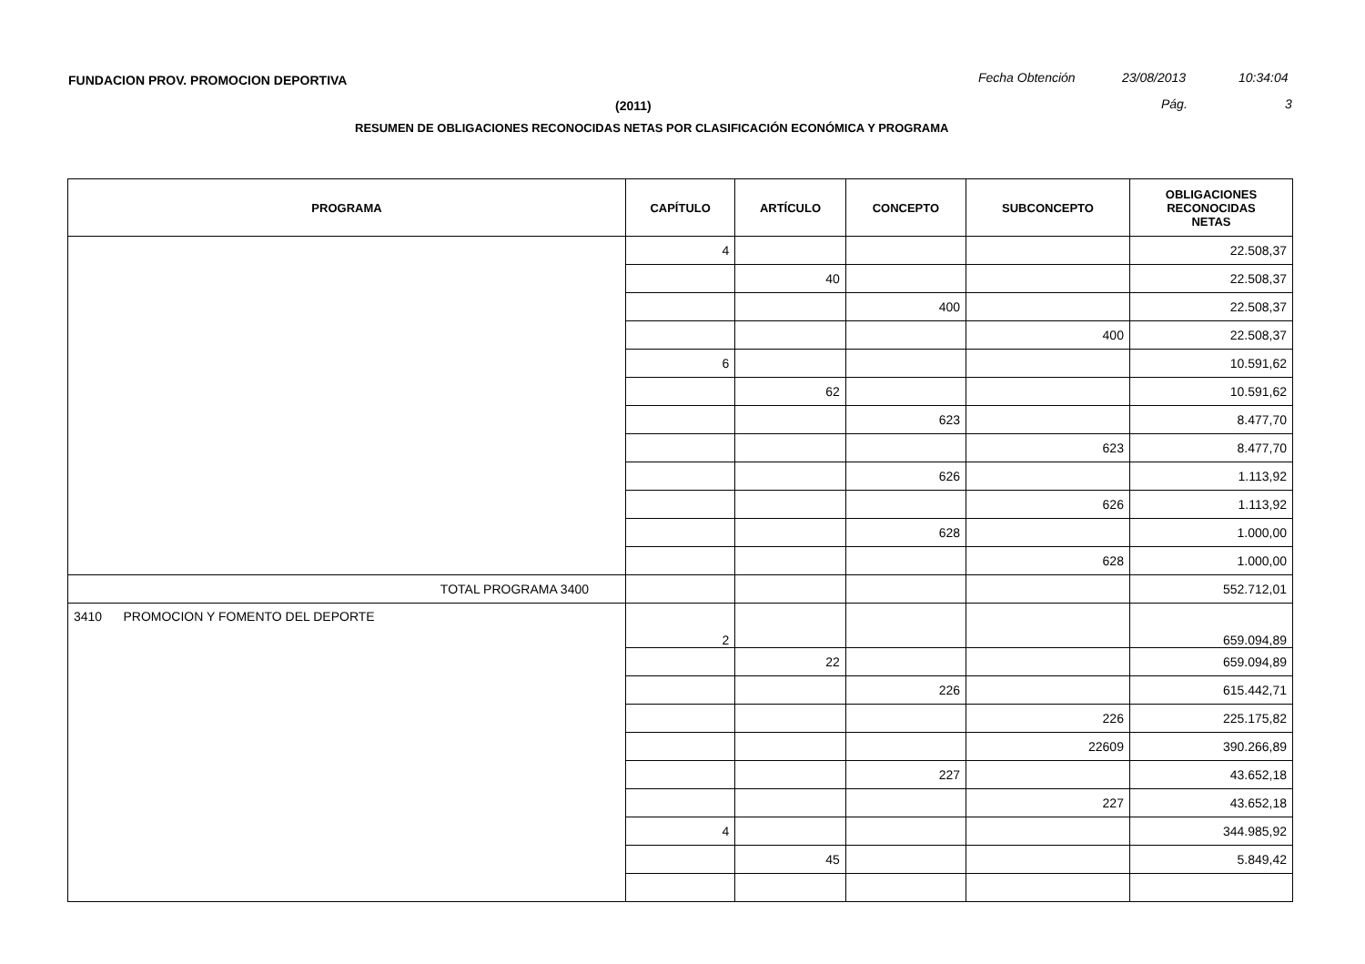FUNDACION PROV. PROMOCION DEPORTIVA
Fecha Obtención 23/08/2013 10:34:04
(2011) Pág. 3
RESUMEN DE OBLIGACIONES RECONOCIDAS NETAS POR CLASIFICACIÓN ECONÓMICA Y PROGRAMA
| PROGRAMA | CAPÍTULO | ARTÍCULO | CONCEPTO | SUBCONCEPTO | OBLIGACIONES RECONOCIDAS NETAS |
| --- | --- | --- | --- | --- | --- |
| | 4 | | | | 22.508,37 |
| | | 40 | | | 22.508,37 |
| | | | 400 | | 22.508,37 |
| | | | | 400 | 22.508,37 |
| | 6 | | | | 10.591,62 |
| | | 62 | | | 10.591,62 |
| | | | 623 | | 8.477,70 |
| | | | | 623 | 8.477,70 |
| | | | 626 | | 1.113,92 |
| | | | | 626 | 1.113,92 |
| | | | 628 | | 1.000,00 |
| | | | | 628 | 1.000,00 |
| TOTAL PROGRAMA 3400 | | | | | 552.712,01 |
| 3410 PROMOCION Y FOMENTO DEL DEPORTE | 2 | | | | 659.094,89 |
| | | 22 | | | 659.094,89 |
| | | | 226 | | 615.442,71 |
| | | | | 226 | 225.175,82 |
| | | | | 22609 | 390.266,89 |
| | | | 227 | | 43.652,18 |
| | | | | 227 | 43.652,18 |
| | 4 | | | | 344.985,92 |
| | | 45 | | | 5.849,42 |